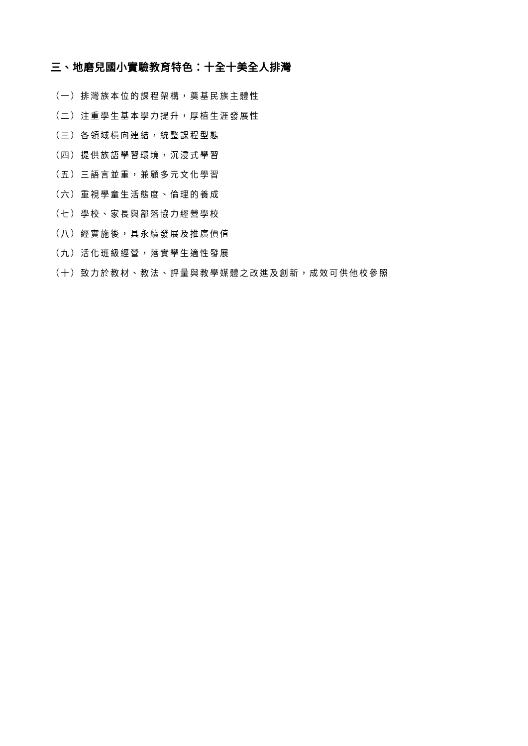三、地磨兒國小實驗教育特色：十全十美全人排灣
（一）排灣族本位的課程架構，奠基民族主體性
（二）注重學生基本學力提升，厚植生涯發展性
（三）各領域橫向連結，統整課程型態
（四）提供族語學習環境，沉浸式學習
（五）三語言並重，兼顧多元文化學習
（六）重視學童生活態度、倫理的養成
（七）學校、家長與部落協力經營學校
（八）經實施後，具永續發展及推廣價值
（九）活化班級經營，落實學生適性發展
（十）致力於教材、教法、評量與教學媒體之改進及創新，成效可供他校參照